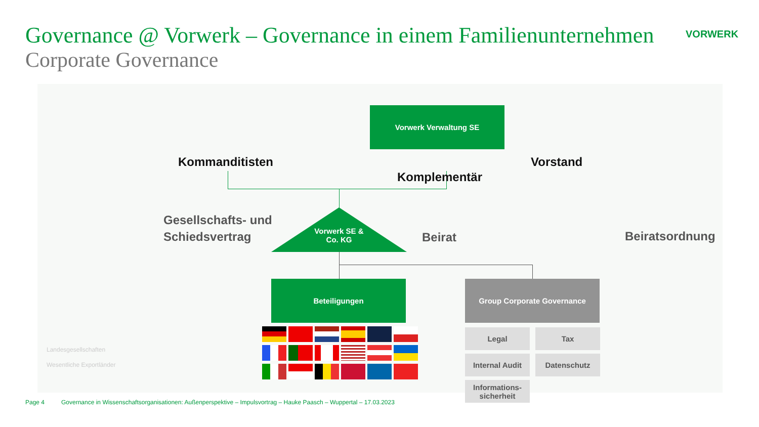Governance @ Vorwerk – Governance in einem Familienunternehmen
Corporate Governance
VORWERK
Vorwerk Verwaltung SE
Kommanditisten Vorstand
Komplementär
Vorwerk SE &
Co. KG
Gesellschafts- und
Schiedsvertrag
Beirat Beiratsordnung
Beteiligungen Group Corporate Governance
Legal Tax
Internal Audit Datenschutz
Informations-
sicherheit
Landesgesellschaften
Wesentliche Exportländer
Page 4
Governance in Wissenschaftsorganisationen: Außenperspektive – Impulsvortrag – Hauke Paasch – Wuppertal – 17.03.2023